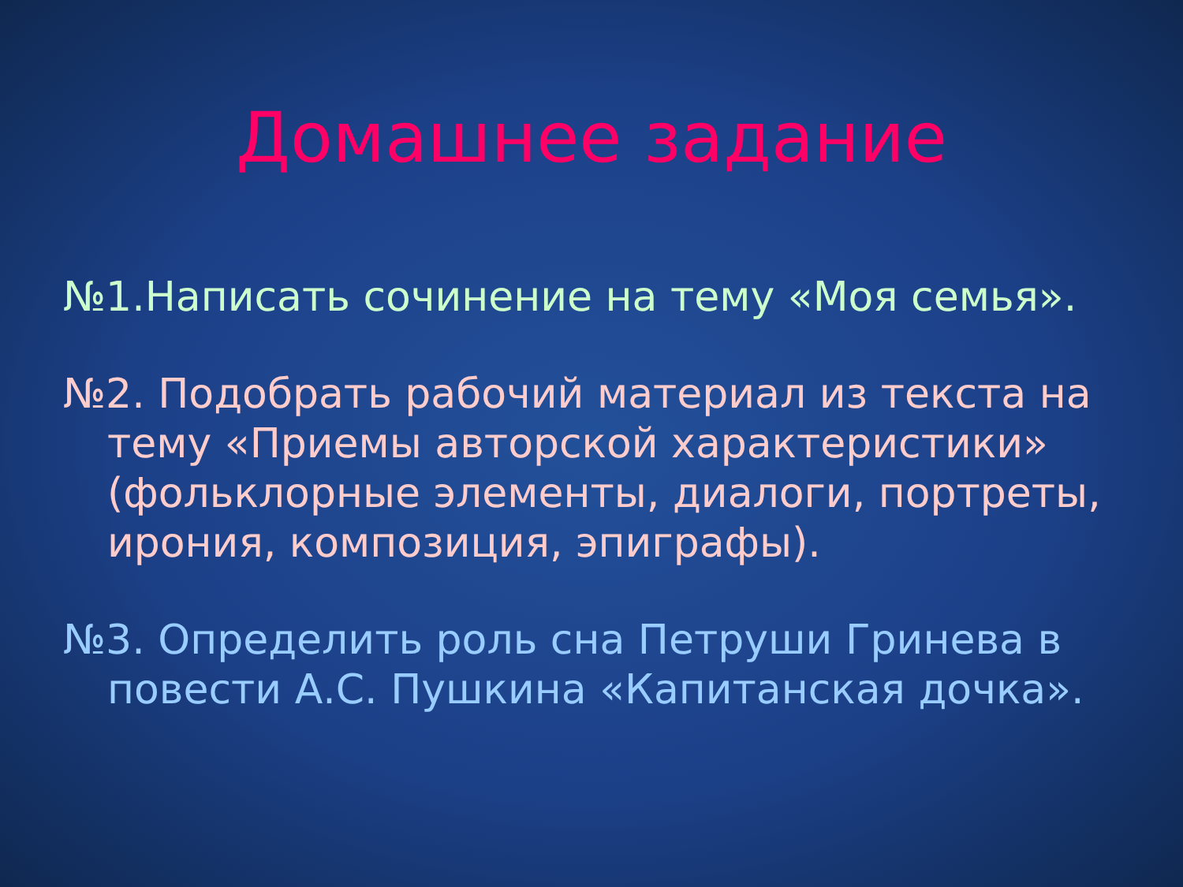Домашнее задание
№1.Написать сочинение на тему «Моя семья».
№2. Подобрать рабочий материал из текста на тему «Приемы авторской характеристики» (фольклорные элементы, диалоги, портреты, ирония, композиция, эпиграфы).
№3. Определить роль сна Петруши Гринева в повести А.С. Пушкина «Капитанская дочка».